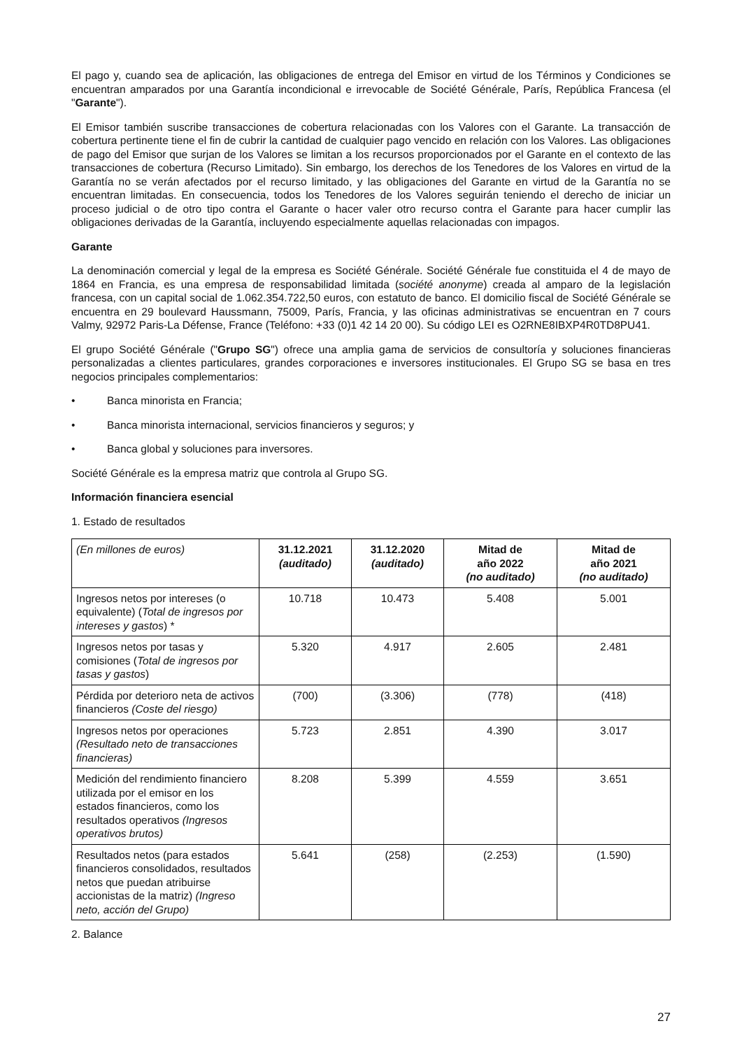El pago y, cuando sea de aplicación, las obligaciones de entrega del Emisor en virtud de los Términos y Condiciones se encuentran amparados por una Garantía incondicional e irrevocable de Société Générale, París, República Francesa (el "Garante").
El Emisor también suscribe transacciones de cobertura relacionadas con los Valores con el Garante. La transacción de cobertura pertinente tiene el fin de cubrir la cantidad de cualquier pago vencido en relación con los Valores. Las obligaciones de pago del Emisor que surjan de los Valores se limitan a los recursos proporcionados por el Garante en el contexto de las transacciones de cobertura (Recurso Limitado). Sin embargo, los derechos de los Tenedores de los Valores en virtud de la Garantía no se verán afectados por el recurso limitado, y las obligaciones del Garante en virtud de la Garantía no se encuentran limitadas. En consecuencia, todos los Tenedores de los Valores seguirán teniendo el derecho de iniciar un proceso judicial o de otro tipo contra el Garante o hacer valer otro recurso contra el Garante para hacer cumplir las obligaciones derivadas de la Garantía, incluyendo especialmente aquellas relacionadas con impagos.
Garante
La denominación comercial y legal de la empresa es Société Générale. Société Générale fue constituida el 4 de mayo de 1864 en Francia, es una empresa de responsabilidad limitada (société anonyme) creada al amparo de la legislación francesa, con un capital social de 1.062.354.722,50 euros, con estatuto de banco. El domicilio fiscal de Société Générale se encuentra en 29 boulevard Haussmann, 75009, París, Francia, y las oficinas administrativas se encuentran en 7 cours Valmy, 92972 Paris-La Défense, France (Teléfono: +33 (0)1 42 14 20 00). Su código LEI es O2RNE8IBXP4R0TD8PU41.
El grupo Société Générale ("Grupo SG") ofrece una amplia gama de servicios de consultoría y soluciones financieras personalizadas a clientes particulares, grandes corporaciones e inversores institucionales. El Grupo SG se basa en tres negocios principales complementarios:
• Banca minorista en Francia;
• Banca minorista internacional, servicios financieros y seguros; y
• Banca global y soluciones para inversores.
Société Générale es la empresa matriz que controla al Grupo SG.
Información financiera esencial
1. Estado de resultados
| (En millones de euros) | 31.12.2021 (auditado) | 31.12.2020 (auditado) | Mitad de año 2022 (no auditado) | Mitad de año 2021 (no auditado) |
| Ingresos netos por intereses (o equivalente) ( Total de ingresos por intereses y gastos ) * | 10.718 | 10.473 | 5.408 | 5.001 |
| Ingresos netos por tasas y comisiones ( Total de ingresos por tasas y gastos ) | 5.320 | 4.917 | 2.605 | 2.481 |
| Pérdida por deterioro neta de activos financieros (Coste del riesgo) | (700) | (3.306) | (778) | (418) |
| Ingresos netos por operaciones (Resultado neto de transacciones financieras) | 5.723 | 2.851 | 4.390 | 3.017 |
| Medición del rendimiento financiero utilizada por el emisor en los estados financieros, como los resultados operativos (Ingresos operativos brutos) | 8.208 | 5.399 | 4.559 | 3.651 |
| Resultados netos (para estados financieros consolidados, resultados netos que puedan atribuirse accionistas de la matriz) (Ingreso neto, acción del Grupo) | 5.641 | (258) | (2.253) | (1.590) |
2. Balance
27